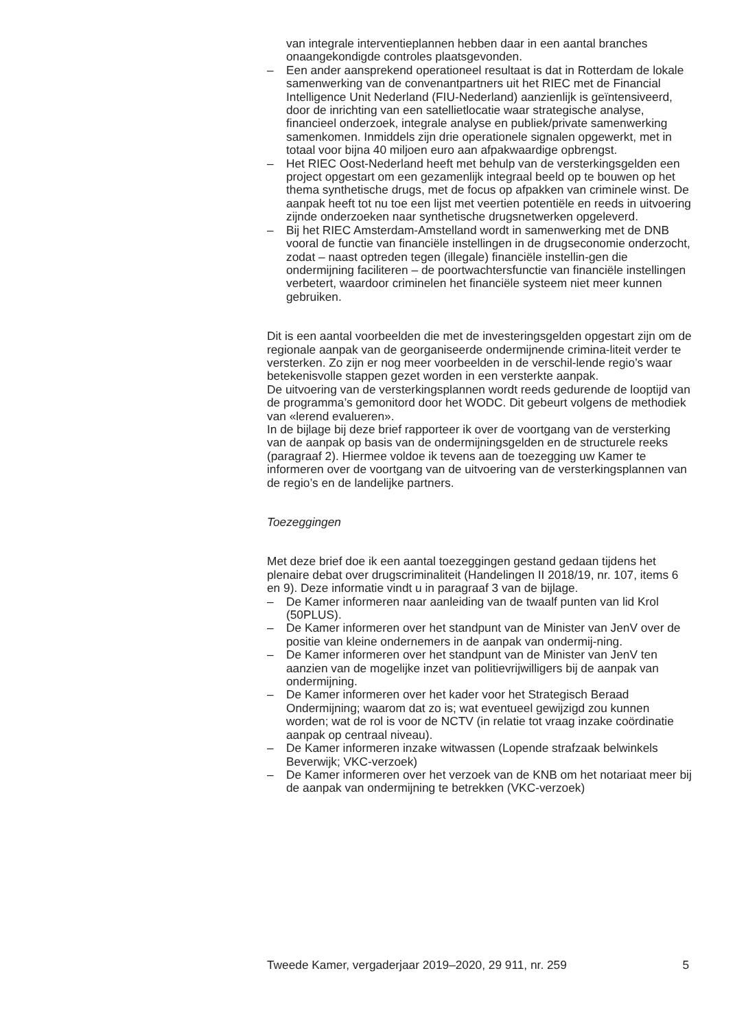van integrale interventieplannen hebben daar in een aantal branches onaangekondigde controles plaatsgevonden.
– Een ander aansprekend operationeel resultaat is dat in Rotterdam de lokale samenwerking van de convenantpartners uit het RIEC met de Financial Intelligence Unit Nederland (FIU-Nederland) aanzienlijk is geïntensiveerd, door de inrichting van een satellietlocatie waar strategische analyse, financieel onderzoek, integrale analyse en publiek/private samenwerking samenkomen. Inmiddels zijn drie operationele signalen opgewerkt, met in totaal voor bijna 40 miljoen euro aan afpakwaardige opbrengst.
– Het RIEC Oost-Nederland heeft met behulp van de versterkingsgelden een project opgestart om een gezamenlijk integraal beeld op te bouwen op het thema synthetische drugs, met de focus op afpakken van criminele winst. De aanpak heeft tot nu toe een lijst met veertien potentiële en reeds in uitvoering zijnde onderzoeken naar synthetische drugsnetwerken opgeleverd.
– Bij het RIEC Amsterdam-Amstelland wordt in samenwerking met de DNB vooral de functie van financiële instellingen in de drugseconomie onderzocht, zodat – naast optreden tegen (illegale) financiële instellin-gen die ondermijning faciliteren – de poortwachtersfunctie van financiële instellingen verbetert, waardoor criminelen het financiële systeem niet meer kunnen gebruiken.
Dit is een aantal voorbeelden die met de investeringsgelden opgestart zijn om de regionale aanpak van de georganiseerde ondermijnende crimina-liteit verder te versterken. Zo zijn er nog meer voorbeelden in de verschil-lende regio’s waar betekenisvolle stappen gezet worden in een versterkte aanpak.
De uitvoering van de versterkingsplannen wordt reeds gedurende de looptijd van de programma’s gemonitord door het WODC. Dit gebeurt volgens de methodiek van «lerend evalueren».
In de bijlage bij deze brief rapporteer ik over de voortgang van de versterking van de aanpak op basis van de ondermijningsgelden en de structurele reeks (paragraaf 2). Hiermee voldoe ik tevens aan de toezegging uw Kamer te informeren over de voortgang van de uitvoering van de versterkingsplannen van de regio’s en de landelijke partners.
Toezeggingen
Met deze brief doe ik een aantal toezeggingen gestand gedaan tijdens het plenaire debat over drugscriminaliteit (Handelingen II 2018/19, nr. 107, items 6 en 9). Deze informatie vindt u in paragraaf 3 van de bijlage.
– De Kamer informeren naar aanleiding van de twaalf punten van lid Krol (50PLUS).
– De Kamer informeren over het standpunt van de Minister van JenV over de positie van kleine ondernemers in de aanpak van ondermij-ning.
– De Kamer informeren over het standpunt van de Minister van JenV ten aanzien van de mogelijke inzet van politievrijwilligers bij de aanpak van ondermijning.
– De Kamer informeren over het kader voor het Strategisch Beraad Ondermijning; waarom dat zo is; wat eventueel gewijzigd zou kunnen worden; wat de rol is voor de NCTV (in relatie tot vraag inzake coördinatie aanpak op centraal niveau).
– De Kamer informeren inzake witwassen (Lopende strafzaak belwinkels Beverwijk; VKC-verzoek)
– De Kamer informeren over het verzoek van de KNB om het notariaat meer bij de aanpak van ondermijning te betrekken (VKC-verzoek)
Tweede Kamer, vergaderjaar 2019–2020, 29 911, nr. 259 5